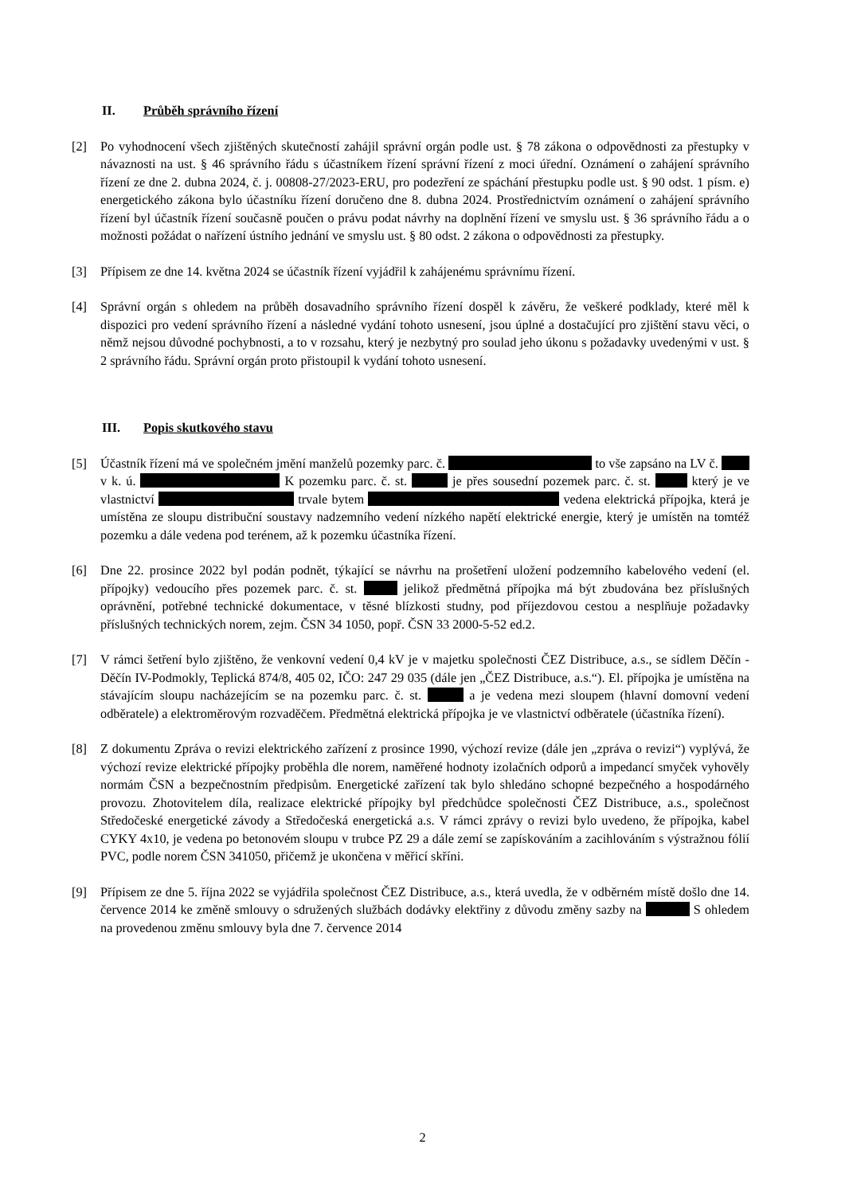II. Průběh správního řízení
[2] Po vyhodnocení všech zjištěných skutečností zahájil správní orgán podle ust. § 78 zákona o odpovědnosti za přestupky v návaznosti na ust. § 46 správního řádu s účastníkem řízení správní řízení z moci úřední. Oznámení o zahájení správního řízení ze dne 2. dubna 2024, č. j. 00808-27/2023-ERU, pro podezření ze spáchání přestupku podle ust. § 90 odst. 1 písm. e) energetického zákona bylo účastníku řízení doručeno dne 8. dubna 2024. Prostřednictvím oznámení o zahájení správního řízení byl účastník řízení současně poučen o právu podat návrhy na doplnění řízení ve smyslu ust. § 36 správního řádu a o možnosti požádat o nařízení ústního jednání ve smyslu ust. § 80 odst. 2 zákona o odpovědnosti za přestupky.
[3] Přípisem ze dne 14. května 2024 se účastník řízení vyjádřil k zahájenému správnímu řízení.
[4] Správní orgán s ohledem na průběh dosavadního správního řízení dospěl k závěru, že veškeré podklady, které měl k dispozici pro vedení správního řízení a následné vydání tohoto usnesení, jsou úplné a dostačující pro zjištění stavu věci, o němž nejsou důvodné pochybnosti, a to v rozsahu, který je nezbytný pro soulad jeho úkonu s požadavky uvedenými v ust. § 2 správního řádu. Správní orgán proto přistoupil k vydání tohoto usnesení.
III. Popis skutkového stavu
[5] Účastník řízení má ve společném jmění manželů pozemky parc. č. to vše zapsáno na LV č. v k. ú. K pozemku parc. č. st. je přes sousední pozemek parc. č. st. který je ve vlastnictví trvale bytem vedena elektrická přípojka, která je umístěna ze sloupu distribuční soustavy nadzemního vedení nízkého napětí elektrické energie, který je umístěn na tomtéž pozemku a dále vedena pod terénem, až k pozemku účastníka řízení.
[6] Dne 22. prosince 2022 byl podán podnět, týkající se návrhu na prošetření uložení podzemního kabelového vedení (el. přípojky) vedoucího přes pozemek parc. č. st. jelikož předmětná přípojka má být zbudována bez příslušných oprávnění, potřebné technické dokumentace, v těsné blízkosti studny, pod příjezdovou cestou a nesplňuje požadavky příslušných technických norem, zejm. ČSN 34 1050, popř. ČSN 33 2000-5-52 ed.2.
[7] V rámci šetření bylo zjištěno, že venkovní vedení 0,4 kV je v majetku společnosti ČEZ Distribuce, a.s., se sídlem Děčín - Děčín IV-Podmokly, Teplická 874/8, 405 02, IČO: 247 29 035 (dále jen „ČEZ Distribuce, a.s.“). El. přípojka je umístěna na stávajícím sloupu nacházejícím se na pozemku parc. č. st. a je vedena mezi sloupem (hlavní domovní vedení odběratele) a elektroměrovým rozvaděčem. Předmětná elektrická přípojka je ve vlastnictví odběratele (účastníka řízení).
[8] Z dokumentu Zpráva o revizi elektrického zařízení z prosince 1990, výchozí revize (dále jen „zpráva o revizi“) vyplývá, že výchozí revize elektrické přípojky proběhla dle norem, naměřené hodnoty izolačních odporů a impedancí smyček vyhověly normám ČSN a bezpečnostním předpisům. Energetické zařízení tak bylo shledáno schopné bezpečného a hospodárného provozu. Zhotovitelem díla, realizace elektrické přípojky byl předchůdce společnosti ČEZ Distribuce, a.s., společnost Středočeské energetické závody a Středočeská energetická a.s. V rámci zprávy o revizi bylo uvedeno, že přípojka, kabel CYKY 4x10, je vedena po betonovém sloupu v trubce PZ 29 a dále zemí se zapískováním a zacihlováním s výstražnou fólií PVC, podle norem ČSN 341050, přičemž je ukončena v měřicí skříni.
[9] Přípisem ze dne 5. října 2022 se vyjádřila společnost ČEZ Distribuce, a.s., která uvedla, že v odběrném místě došlo dne 14. července 2014 ke změně smlouvy o sdružených službách dodávky elektřiny z důvodu změny sazby na S ohledem na provedenou změnu smlouvy byla dne 7. července 2014
2